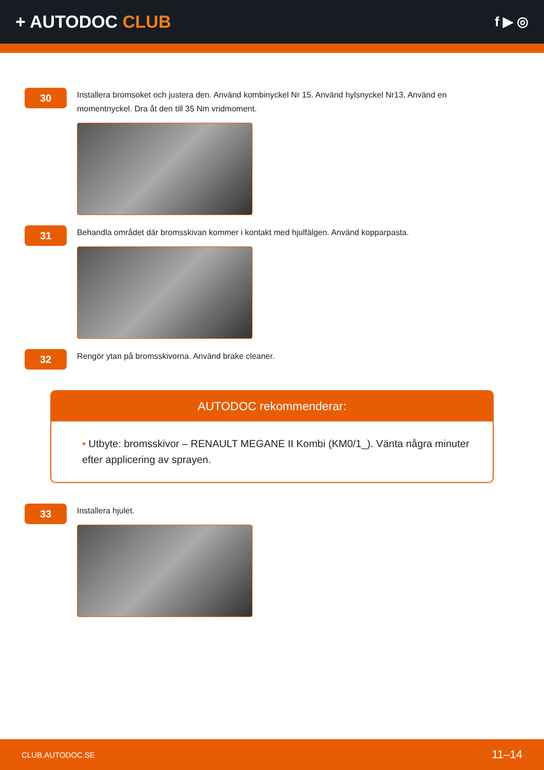+ AUTODOC CLUB
f ▶ ◎
30
Installera bromsoket och justera den. Använd kombinyckel Nr 15. Använd hylsnyckel Nr13. Använd en momentnyckel. Dra åt den till 35 Nm vridmoment.
31
Behandla området där bromsskivan kommer i kontakt med hjulfälgen. Använd kopparpasta.
32
Rengör ytan på bromsskivorna. Använd brake cleaner.
AUTODOC rekommenderar:
• Utbyte: bromsskivor – RENAULT MEGANE II Kombi (KM0/1_). Vänta några minuter efter applicering av sprayen.
33
Installera hjulet.
CLUB.AUTODOC.SE 11–14